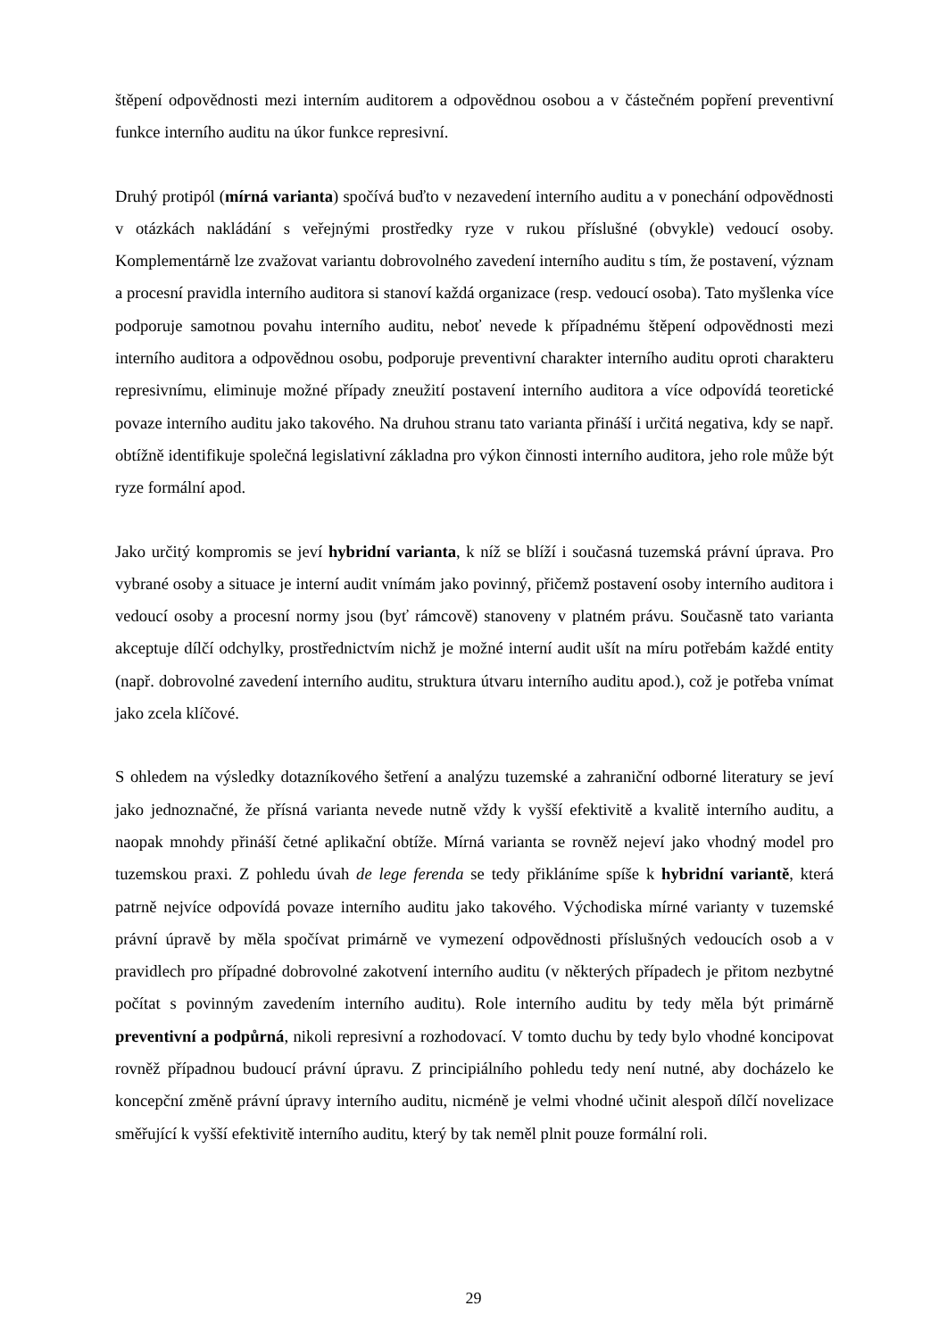štěpení odpovědnosti mezi interním auditorem a odpovědnou osobou a v částečném popření preventivní funkce interního auditu na úkor funkce represivní.
Druhý protipól (mírná varianta) spočívá buďto v nezavedení interního auditu a v ponechání odpovědnosti v otázkách nakládání s veřejnými prostředky ryze v rukou příslušné (obvykle) vedoucí osoby. Komplementárně lze zvažovat variantu dobrovolného zavedení interního auditu s tím, že postavení, význam a procesní pravidla interního auditora si stanoví každá organizace (resp. vedoucí osoba). Tato myšlenka více podporuje samotnou povahu interního auditu, neboť nevede k případnému štěpení odpovědnosti mezi interního auditora a odpovědnou osobu, podporuje preventivní charakter interního auditu oproti charakteru represivnímu, eliminuje možné případy zneužití postavení interního auditora a více odpovídá teoretické povaze interního auditu jako takového. Na druhou stranu tato varianta přináší i určitá negativa, kdy se např. obtížně identifikuje společná legislativní základna pro výkon činnosti interního auditora, jeho role může být ryze formální apod.
Jako určitý kompromis se jeví hybridní varianta, k níž se blíží i současná tuzemská právní úprava. Pro vybrané osoby a situace je interní audit vnímám jako povinný, přičemž postavení osoby interního auditora i vedoucí osoby a procesní normy jsou (byť rámcově) stanoveny v platném právu. Současně tato varianta akceptuje dílčí odchylky, prostřednictvím nichž je možné interní audit ušít na míru potřebám každé entity (např. dobrovolné zavedení interního auditu, struktura útvaru interního auditu apod.), což je potřeba vnímat jako zcela klíčové.
S ohledem na výsledky dotazníkového šetření a analýzu tuzemské a zahraniční odborné literatury se jeví jako jednoznačné, že přísná varianta nevede nutně vždy k vyšší efektivitě a kvalitě interního auditu, a naopak mnohdy přináší četné aplikační obtíže. Mírná varianta se rovněž nejeví jako vhodný model pro tuzemskou praxi. Z pohledu úvah de lege ferenda se tedy přikláníme spíše k hybridní variantě, která patrně nejvíce odpovídá povaze interního auditu jako takového. Východiska mírné varianty v tuzemské právní úpravě by měla spočívat primárně ve vymezení odpovědnosti příslušných vedoucích osob a v pravidlech pro případné dobrovolné zakotvení interního auditu (v některých případech je přitom nezbytné počítat s povinným zavedením interního auditu). Role interního auditu by tedy měla být primárně preventivní a podpůrná, nikoli represivní a rozhodovací. V tomto duchu by tedy bylo vhodné koncipovat rovněž případnou budoucí právní úpravu. Z principiálního pohledu tedy není nutné, aby docházelo ke koncepční změně právní úpravy interního auditu, nicméně je velmi vhodné učinit alespoň dílčí novelizace směřující k vyšší efektivitě interního auditu, který by tak neměl plnit pouze formální roli.
29